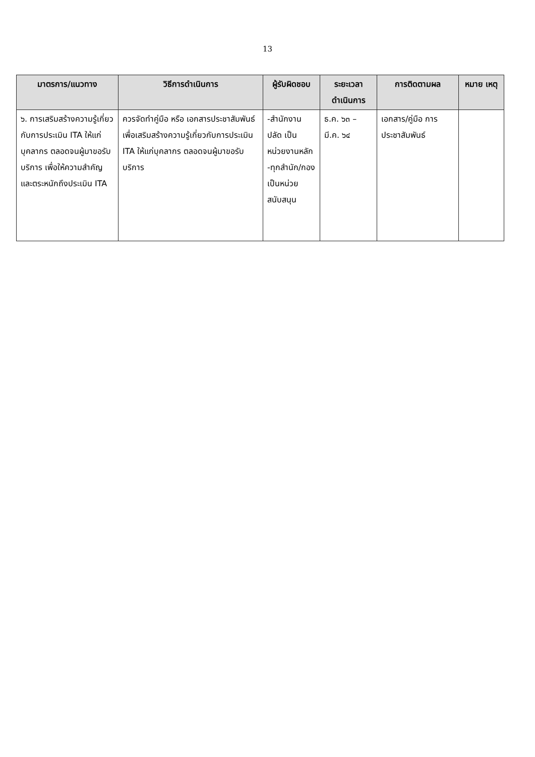13
| มาตรการ/แนวทาง | วิธีการดำเนินการ | ผู้รับผิดชอบ | ระยะเวลา ดำเนินการ | การติดตามผล | หมาย เหตุ |
| --- | --- | --- | --- | --- | --- |
| ๖. การเสริมสร้างความรู้เกี่ยวกับการประเมิน ITA ให้แก่บุคลากร ตลอดจนผู้มาขอรับบริการ เพื่อให้ความสำคัญและตระหนักถึงประเมิน ITA | ควรจัดทำคู่มือ หรือ เอกสารประชาสัมพันธ์ เพื่อเสริมสร้างความรู้เกี่ยวกับการประเมิน ITA ให้แก่บุคลากร ตลอดจนผู้มาขอรับบริการ | -สำนักงานปลัด เป็นหน่วยงานหลัก -ทุกสำนัก/กอง เป็นหน่วยสนับสนุน | ธ.ค. ๖๓ – มี.ค. ๖๔ | เอกสาร/คู่มือ การประชาสัมพันธ์ | |